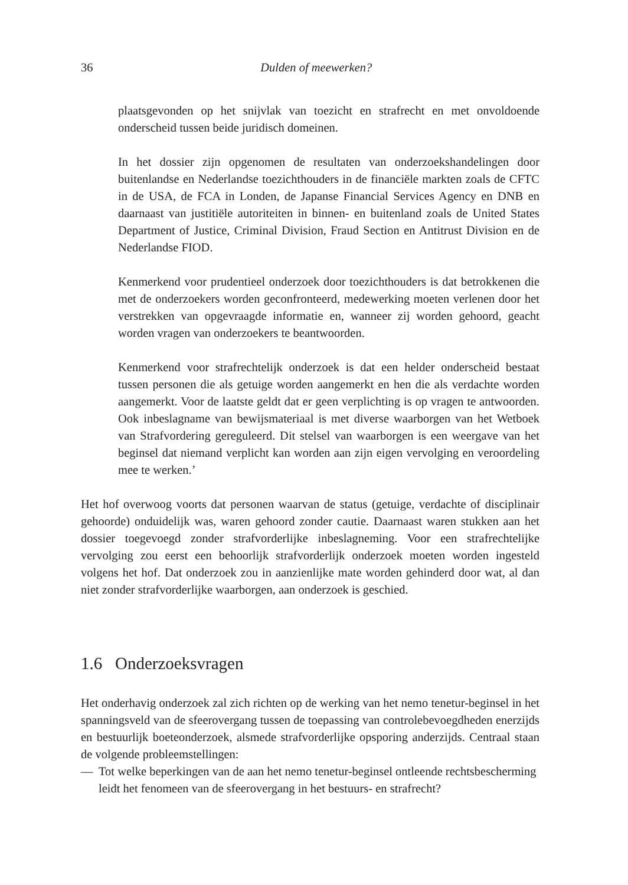36 Dulden of meewerken?
plaatsgevonden op het snijvlak van toezicht en strafrecht en met onvoldoende onderscheid tussen beide juridisch domeinen.
In het dossier zijn opgenomen de resultaten van onderzoekshandelingen door buitenlandse en Nederlandse toezichthouders in de financiële markten zoals de CFTC in de USA, de FCA in Londen, de Japanse Financial Services Agency en DNB en daarnaast van justitiële autoriteiten in binnen- en buitenland zoals de United States Department of Justice, Criminal Division, Fraud Section en Antitrust Division en de Nederlandse FIOD.
Kenmerkend voor prudentieel onderzoek door toezichthouders is dat betrokkenen die met de onderzoekers worden geconfronteerd, medewerking moeten verlenen door het verstrekken van opgevraagde informatie en, wanneer zij worden gehoord, geacht worden vragen van onderzoekers te beantwoorden.
Kenmerkend voor strafrechtelijk onderzoek is dat een helder onderscheid bestaat tussen personen die als getuige worden aangemerkt en hen die als verdachte worden aangemerkt. Voor de laatste geldt dat er geen verplichting is op vragen te antwoorden. Ook inbeslagname van bewijsmateriaal is met diverse waarborgen van het Wetboek van Strafvordering gereguleerd. Dit stelsel van waarborgen is een weergave van het beginsel dat niemand verplicht kan worden aan zijn eigen vervolging en veroordeling mee te werken.’
Het hof overwoog voorts dat personen waarvan de status (getuige, verdachte of disciplinair gehoorde) onduidelijk was, waren gehoord zonder cautie. Daarnaast waren stukken aan het dossier toegevoegd zonder strafvorderlijke inbeslagneming. Voor een strafrechtelijke vervolging zou eerst een behoorlijk strafvorderlijk onderzoek moeten worden ingesteld volgens het hof. Dat onderzoek zou in aanzienlijke mate worden gehinderd door wat, al dan niet zonder strafvorderlijke waarborgen, aan onderzoek is geschied.
1.6 Onderzoeksvragen
Het onderhavig onderzoek zal zich richten op de werking van het nemo tenetur-beginsel in het spanningsveld van de sfeerovergang tussen de toepassing van controlebevoegdheden enerzijds en bestuurlijk boeteonderzoek, alsmede strafvorderlijke opsporing anderzijds. Centraal staan de volgende probleemstellingen:
— Tot welke beperkingen van de aan het nemo tenetur-beginsel ontleende rechtsbescherming leidt het fenomeen van de sfeerovergang in het bestuurs- en strafrecht?